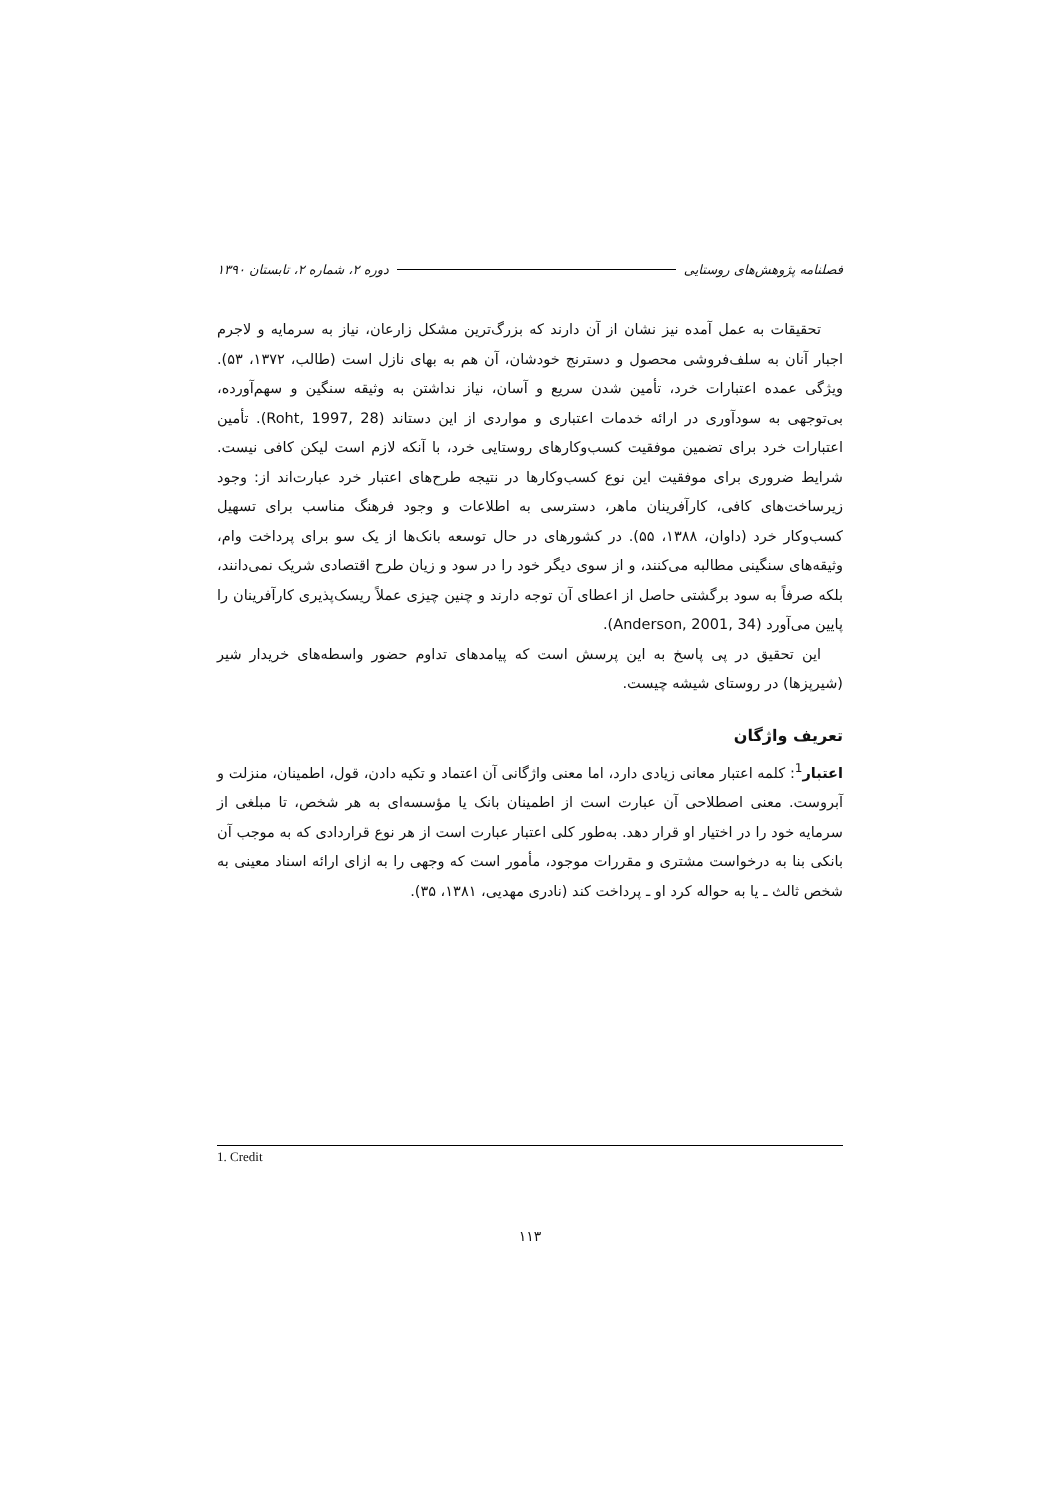فصلنامه پژوهش‌های روستایی دوره ۲، شماره ۲، تابستان ۱۳۹۰
تحقیقات به عمل آمده نیز نشان از آن دارند که بزرگ‌ترین مشکل زارعان، نیاز به سرمایه و لاجرم اجبار آنان به سلف‌فروشی محصول و دسترنج خودشان، آن هم به بهای نازل است (طالب، ۱۳۷۲، ۵۳). ویژگی عمده اعتبارات خرد، تأمین شدن سریع و آسان، نیاز نداشتن به وثیقه سنگین و سهم‌آورده، بی‌توجهی به سودآوری در ارائه خدمات اعتباری و مواردی از این دستاند (Roht, 1997, 28). تأمین اعتبارات خرد برای تضمین موفقیت کسب‌وکارهای روستایی خرد، با آنکه لازم است لیکن کافی نیست. شرایط ضروری برای موفقیت این نوع کسب‌وکارها در نتیجه طرح‌های اعتبار خرد عبارت‌اند از: وجود زیرساخت‌های کافی، کارآفرینان ماهر، دسترسی به اطلاعات و وجود فرهنگ مناسب برای تسهیل کسب‌وکار خرد (داوان، ۱۳۸۸، ۵۵). در کشورهای در حال توسعه بانک‌ها از یک سو برای پرداخت وام، وثیقه‌های سنگینی مطالبه می‌کنند، و از سوی دیگر خود را در سود و زیان طرح اقتصادی شریک نمی‌دانند، بلکه صرفاً به سود برگشتی حاصل از اعطای آن توجه دارند و چنین چیزی عملاً ریسک‌پذیری کارآفرینان را پایین می‌آورد (Anderson, 2001, 34).
این تحقیق در پی پاسخ به این پرسش است که پیامدهای تداوم حضور واسطه‌های خریدار شیر (شیرپزها) در روستای شیشه چیست.
تعریف واژگان
اعتبار<sup>1</sup>: کلمه اعتبار معانی زیادی دارد، اما معنی واژگانی آن اعتماد و تکیه دادن، قول، اطمینان، منزلت و آبروست. معنی اصطلاحی آن عبارت است از اطمینان بانک یا مؤسسه‌ای به هر شخص، تا مبلغی از سرمایه خود را در اختیار او قرار دهد. به‌طور کلی اعتبار عبارت است از هر نوع قراردادی که به موجب آن بانکی بنا به درخواست مشتری و مقررات موجود، مأمور است که وجهی را به ازای ارائه اسناد معینی به شخص ثالث ـ یا به حواله کرد او ـ پرداخت کند (نادری مهدیی، ۱۳۸۱، ۳۵).
1. Credit
۱۱۳